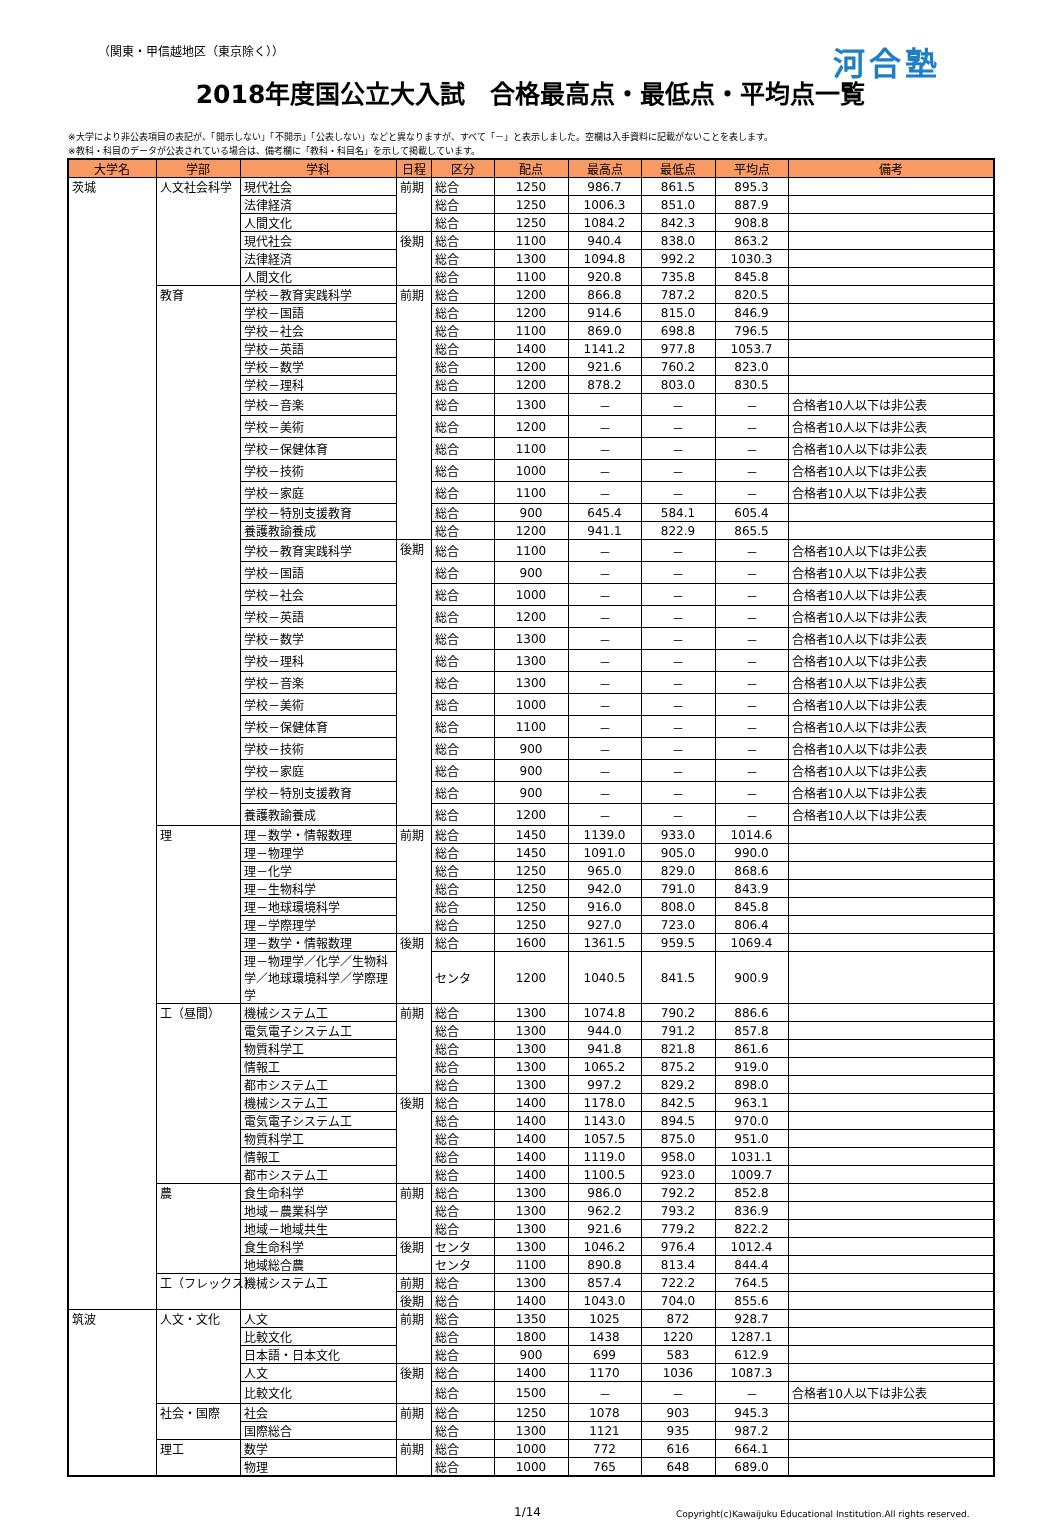（関東・甲信越地区（東京除く）） 河合塾
2018年度国公立大入試　合格最高点・最低点・平均点一覧
※大学により非公表項目の表記が、「開示しない」「不開示」「公表しない」などと異なりますが、すべて「－」と表示しました。空欄は入手資料に記載がないことを表します。
※教科・科目のデータが公表されている場合は、備考欄に「教科・科目名」を示して掲載しています。
| 大学名 | 学部 | 学科 | 日程 | 区分 | 配点 | 最高点 | 最低点 | 平均点 | 備考 |
| --- | --- | --- | --- | --- | --- | --- | --- | --- | --- |
| 茨城 | 人文社会科学 | 現代社会 | 前期 | 総合 | 1250 | 986.7 | 861.5 | 895.3 | |
| | | 法律経済 | | 総合 | 1250 | 1006.3 | 851.0 | 887.9 | |
| | | 人間文化 | | 総合 | 1250 | 1084.2 | 842.3 | 908.8 | |
| | | 現代社会 | 後期 | 総合 | 1100 | 940.4 | 838.0 | 863.2 | |
| | | 法律経済 | | 総合 | 1300 | 1094.8 | 992.2 | 1030.3 | |
| | | 人間文化 | | 総合 | 1100 | 920.8 | 735.8 | 845.8 | |
| | 教育 | 学校－教育実践科学 | 前期 | 総合 | 1200 | 866.8 | 787.2 | 820.5 | |
| | | 学校－国語 | | 総合 | 1200 | 914.6 | 815.0 | 846.9 | |
| | | 学校－社会 | | 総合 | 1100 | 869.0 | 698.8 | 796.5 | |
| | | 学校－英語 | | 総合 | 1400 | 1141.2 | 977.8 | 1053.7 | |
| | | 学校－数学 | | 総合 | 1200 | 921.6 | 760.2 | 823.0 | |
| | | 学校－理科 | | 総合 | 1200 | 878.2 | 803.0 | 830.5 | |
| | | 学校－音楽 | | 総合 | 1300 | － | － | － | 合格者10人以下は非公表 |
| | | 学校－美術 | | 総合 | 1200 | － | － | － | 合格者10人以下は非公表 |
| | | 学校－保健体育 | | 総合 | 1100 | － | － | － | 合格者10人以下は非公表 |
| | | 学校－技術 | | 総合 | 1000 | － | － | － | 合格者10人以下は非公表 |
| | | 学校－家庭 | | 総合 | 1100 | － | － | － | 合格者10人以下は非公表 |
| | | 学校－特別支援教育 | | 総合 | 900 | 645.4 | 584.1 | 605.4 | |
| | | 養護教諭養成 | | 総合 | 1200 | 941.1 | 822.9 | 865.5 | |
| | | 学校－教育実践科学 | 後期 | 総合 | 1100 | － | － | － | 合格者10人以下は非公表 |
| | | 学校－国語 | | 総合 | 900 | － | － | － | 合格者10人以下は非公表 |
| | | 学校－社会 | | 総合 | 1000 | － | － | － | 合格者10人以下は非公表 |
| | | 学校－英語 | | 総合 | 1200 | － | － | － | 合格者10人以下は非公表 |
| | | 学校－数学 | | 総合 | 1300 | － | － | － | 合格者10人以下は非公表 |
| | | 学校－理科 | | 総合 | 1300 | － | － | － | 合格者10人以下は非公表 |
| | | 学校－音楽 | | 総合 | 1300 | － | － | － | 合格者10人以下は非公表 |
| | | 学校－美術 | | 総合 | 1000 | － | － | － | 合格者10人以下は非公表 |
| | | 学校－保健体育 | | 総合 | 1100 | － | － | － | 合格者10人以下は非公表 |
| | | 学校－技術 | | 総合 | 900 | － | － | － | 合格者10人以下は非公表 |
| | | 学校－家庭 | | 総合 | 900 | － | － | － | 合格者10人以下は非公表 |
| | | 学校－特別支援教育 | | 総合 | 900 | － | － | － | 合格者10人以下は非公表 |
| | | 養護教諭養成 | | 総合 | 1200 | － | － | － | 合格者10人以下は非公表 |
| | 理 | 理－数学・情報数理 | 前期 | 総合 | 1450 | 1139.0 | 933.0 | 1014.6 | |
| | | 理－物理学 | | 総合 | 1450 | 1091.0 | 905.0 | 990.0 | |
| | | 理－化学 | | 総合 | 1250 | 965.0 | 829.0 | 868.6 | |
| | | 理－生物科学 | | 総合 | 1250 | 942.0 | 791.0 | 843.9 | |
| | | 理－地球環境科学 | | 総合 | 1250 | 916.0 | 808.0 | 845.8 | |
| | | 理－学際理学 | | 総合 | 1250 | 927.0 | 723.0 | 806.4 | |
| | | 理－数学・情報数理 | 後期 | 総合 | 1600 | 1361.5 | 959.5 | 1069.4 | |
| | | 理－物理学／化学／生物科学／地球環境科学／学際理学 | | センタ | 1200 | 1040.5 | 841.5 | 900.9 | |
| | 工（昼間） | 機械システム工 | 前期 | 総合 | 1300 | 1074.8 | 790.2 | 886.6 | |
| | | 電気電子システム工 | | 総合 | 1300 | 944.0 | 791.2 | 857.8 | |
| | | 物質科学工 | | 総合 | 1300 | 941.8 | 821.8 | 861.6 | |
| | | 情報工 | | 総合 | 1300 | 1065.2 | 875.2 | 919.0 | |
| | | 都市システム工 | | 総合 | 1300 | 997.2 | 829.2 | 898.0 | |
| | | 機械システム工 | 後期 | 総合 | 1400 | 1178.0 | 842.5 | 963.1 | |
| | | 電気電子システム工 | | 総合 | 1400 | 1143.0 | 894.5 | 970.0 | |
| | | 物質科学工 | | 総合 | 1400 | 1057.5 | 875.0 | 951.0 | |
| | | 情報工 | | 総合 | 1400 | 1119.0 | 958.0 | 1031.1 | |
| | | 都市システム工 | | 総合 | 1400 | 1100.5 | 923.0 | 1009.7 | |
| | 農 | 食生命科学 | 前期 | 総合 | 1300 | 986.0 | 792.2 | 852.8 | |
| | | 地域－農業科学 | | 総合 | 1300 | 962.2 | 793.2 | 836.9 | |
| | | 地域－地域共生 | | 総合 | 1300 | 921.6 | 779.2 | 822.2 | |
| | | 食生命科学 | 後期 | センタ | 1300 | 1046.2 | 976.4 | 1012.4 | |
| | | 地域総合農 | | センタ | 1100 | 890.8 | 813.4 | 844.4 | |
| | 工（フレックス） | 機械システム工 | 前期 | 総合 | 1300 | 857.4 | 722.2 | 764.5 | |
| | | | 後期 | 総合 | 1400 | 1043.0 | 704.0 | 855.6 | |
| 筑波 | 人文・文化 | 人文 | 前期 | 総合 | 1350 | 1025 | 872 | 928.7 | |
| | | 比較文化 | | 総合 | 1800 | 1438 | 1220 | 1287.1 | |
| | | 日本語・日本文化 | | 総合 | 900 | 699 | 583 | 612.9 | |
| | | 人文 | 後期 | 総合 | 1400 | 1170 | 1036 | 1087.3 | |
| | | 比較文化 | | 総合 | 1500 | － | － | － | 合格者10人以下は非公表 |
| | 社会・国際 | 社会 | 前期 | 総合 | 1250 | 1078 | 903 | 945.3 | |
| | | 国際総合 | | 総合 | 1300 | 1121 | 935 | 987.2 | |
| | 理工 | 数学 | 前期 | 総合 | 1000 | 772 | 616 | 664.1 | |
| | | 物理 | | 総合 | 1000 | 765 | 648 | 689.0 | |
1/14 Copyright(c)Kawaijuku Educational Institution.All rights reserved.